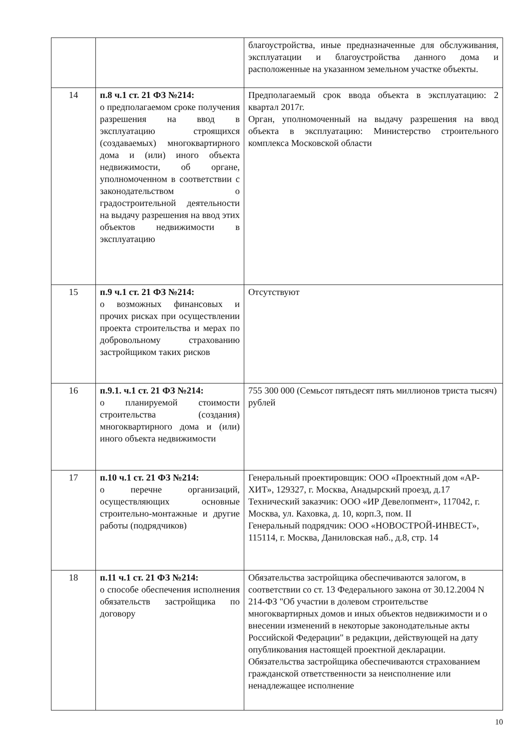| | | благоустройства, иные предназначенные для обслуживания, эксплуатации и благоустройства данного дома и расположенные на указанном земельном участке объекты. |
| 14 | п.8 ч.1 ст. 21 ФЗ №214: о предполагаемом сроке получения разрешения на ввод в эксплуатацию строящихся (создаваемых) многоквартирного дома и (или) иного объекта недвижимости, об органе, уполномоченном в соответствии с законодательством о градостроительной деятельности на выдачу разрешения на ввод этих объектов недвижимости в эксплуатацию | Предполагаемый срок ввода объекта в эксплуатацию: 2 квартал 2017г. Орган, уполномоченный на выдачу разрешения на ввод объекта в эксплуатацию: Министерство строительного комплекса Московской области |
| 15 | п.9 ч.1 ст. 21 ФЗ №214: о возможных финансовых и прочих рисках при осуществлении проекта строительства и мерах по добровольному страхованию застройщиком таких рисков | Отсутствуют |
| 16 | п.9.1. ч.1 ст. 21 ФЗ №214: о планируемой стоимости строительства (создания) многоквартирного дома и (или) иного объекта недвижимости | 755 300 000 (Семьсот пятьдесят пять миллионов триста тысяч) рублей |
| 17 | п.10 ч.1 ст. 21 ФЗ №214: о перечне организаций, осуществляющих основные строительно-монтажные и другие работы (подрядчиков) | Генеральный проектировщик: ООО «Проектный дом «АР-ХИТ», 129327, г. Москва, Анадырский проезд, д.17 Технический заказчик: ООО «ИР Девелопмент», 117042, г. Москва, ул. Каховка, д. 10, корп.3, пом. II Генеральный подрядчик: ООО «НОВОСТРОЙ-ИНВЕСТ», 115114, г. Москва, Даниловская наб., д.8, стр. 14 |
| 18 | п.11 ч.1 ст. 21 ФЗ №214: о способе обеспечения исполнения обязательств застройщика по договору | Обязательства застройщика обеспечиваются залогом, в соответствии со ст. 13 Федерального закона от 30.12.2004 N 214-ФЗ "Об участии в долевом строительстве многоквартирных домов и иных объектов недвижимости и о внесении изменений в некоторые законодательные акты Российской Федерации" в редакции, действующей на дату опубликования настоящей проектной декларации. Обязательства застройщика обеспечиваются страхованием гражданской ответственности за неисполнение или ненадлежащее исполнение |
10